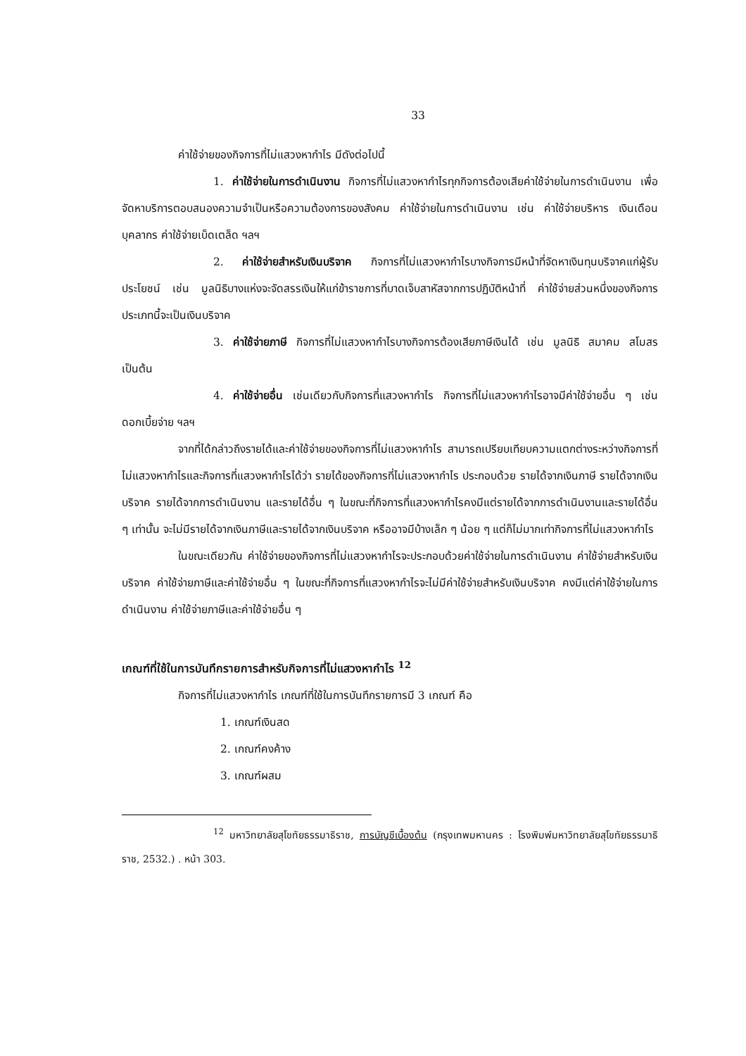33
ค่าใช้จ่ายของกิจการที่ไม่แสวงหากำไร มีดังต่อไปนี้
1. ค่าใช้จ่ายในการดำเนินงาน กิจการที่ไม่แสวงหากำไรทุกกิจการต้องเสียค่าใช้จ่ายในการดำเนินงาน เพื่อจัดหาบริการตอบสนองความจำเป็นหรือความต้องการของสังคม ค่าใช้จ่ายในการดำเนินงาน เช่น ค่าใช้จ่ายบริหาร เงินเดือนบุคลากร ค่าใช้จ่ายเบ็ดเตล็ด ฯลฯ
2. ค่าใช้จ่ายสำหรับเงินบริจาค กิจการที่ไม่แสวงหากำไรบางกิจการมีหน้าที่จัดหาเงินทุนบริจาคแก่ผู้รับประโยชน์ เช่น มูลนิธิบางแห่งจะจัดสรรเงินให้แก่ข้าราชการที่บาดเจ็บสาหัสจากการปฏิบัติหน้าที่ ค่าใช้จ่ายส่วนหนึ่งของกิจการประเภทนี้จะเป็นเงินบริจาค
3. ค่าใช้จ่ายภาษี กิจการที่ไม่แสวงหากำไรบางกิจการต้องเสียภาษีเงินได้ เช่น มูลนิธิ สมาคม สโมสร เป็นต้น
4. ค่าใช้จ่ายอื่น เช่นเดียวกับกิจการที่แสวงหากำไร กิจการที่ไม่แสวงหากำไรอาจมีค่าใช้จ่ายอื่น ๆ เช่น ดอกเบี้ยจ่าย ฯลฯ
จากที่ได้กล่าวถึงรายได้และค่าใช้จ่ายของกิจการที่ไม่แสวงหากำไร สามารถเปรียบเทียบความแตกต่างระหว่างกิจการที่ไม่แสวงหากำไรและกิจการที่แสวงหากำไรได้ว่า รายได้ของกิจการที่ไม่แสวงหากำไร ประกอบด้วย รายได้จากเงินภาษี รายได้จากเงินบริจาค รายได้จากการดำเนินงาน และรายได้อื่น ๆ ในขณะที่กิจการที่แสวงหากำไรคงมีแต่รายได้จากการดำเนินงานและรายได้อื่น ๆ เท่านั้น จะไม่มีรายได้จากเงินภาษีและรายได้จากเงินบริจาค หรืออาจมีบ้างเล็ก ๆ น้อย ๆ แต่ก็ไม่มากเท่ากิจการที่ไม่แสวงหากำไร
ในขณะเดียวกัน ค่าใช้จ่ายของกิจการที่ไม่แสวงหากำไรจะประกอบด้วยค่าใช้จ่ายในการดำเนินงาน ค่าใช้จ่ายสำหรับเงินบริจาค ค่าใช้จ่ายภาษีและค่าใช้จ่ายอื่น ๆ ในขณะที่กิจการที่แสวงหากำไรจะไม่มีค่าใช้จ่ายสำหรับเงินบริจาค คงมีแต่ค่าใช้จ่ายในการดำเนินงาน ค่าใช้จ่ายภาษีและค่าใช้จ่ายอื่น ๆ
เกณฑ์ที่ใช้ในการบันทึกรายการสำหรับกิจการที่ไม่แสวงหากำไร <sup>12</sup>
กิจการที่ไม่แสวงหากำไร เกณฑ์ที่ใช้ในการบันทึกรายการมี 3 เกณฑ์ คือ
1. เกณฑ์เงินสด
2. เกณฑ์คงค้าง
3. เกณฑ์ผสม
<sup>12</sup> มหาวิทยาลัยสุโขทัยธรรมาธิราช, การบัญชีเบื้องต้น (กรุงเทพมหานคร : โรงพิมพ์มหาวิทยาลัยสุโขทัยธรรมาธิราช, 2532.) . หน้า 303.